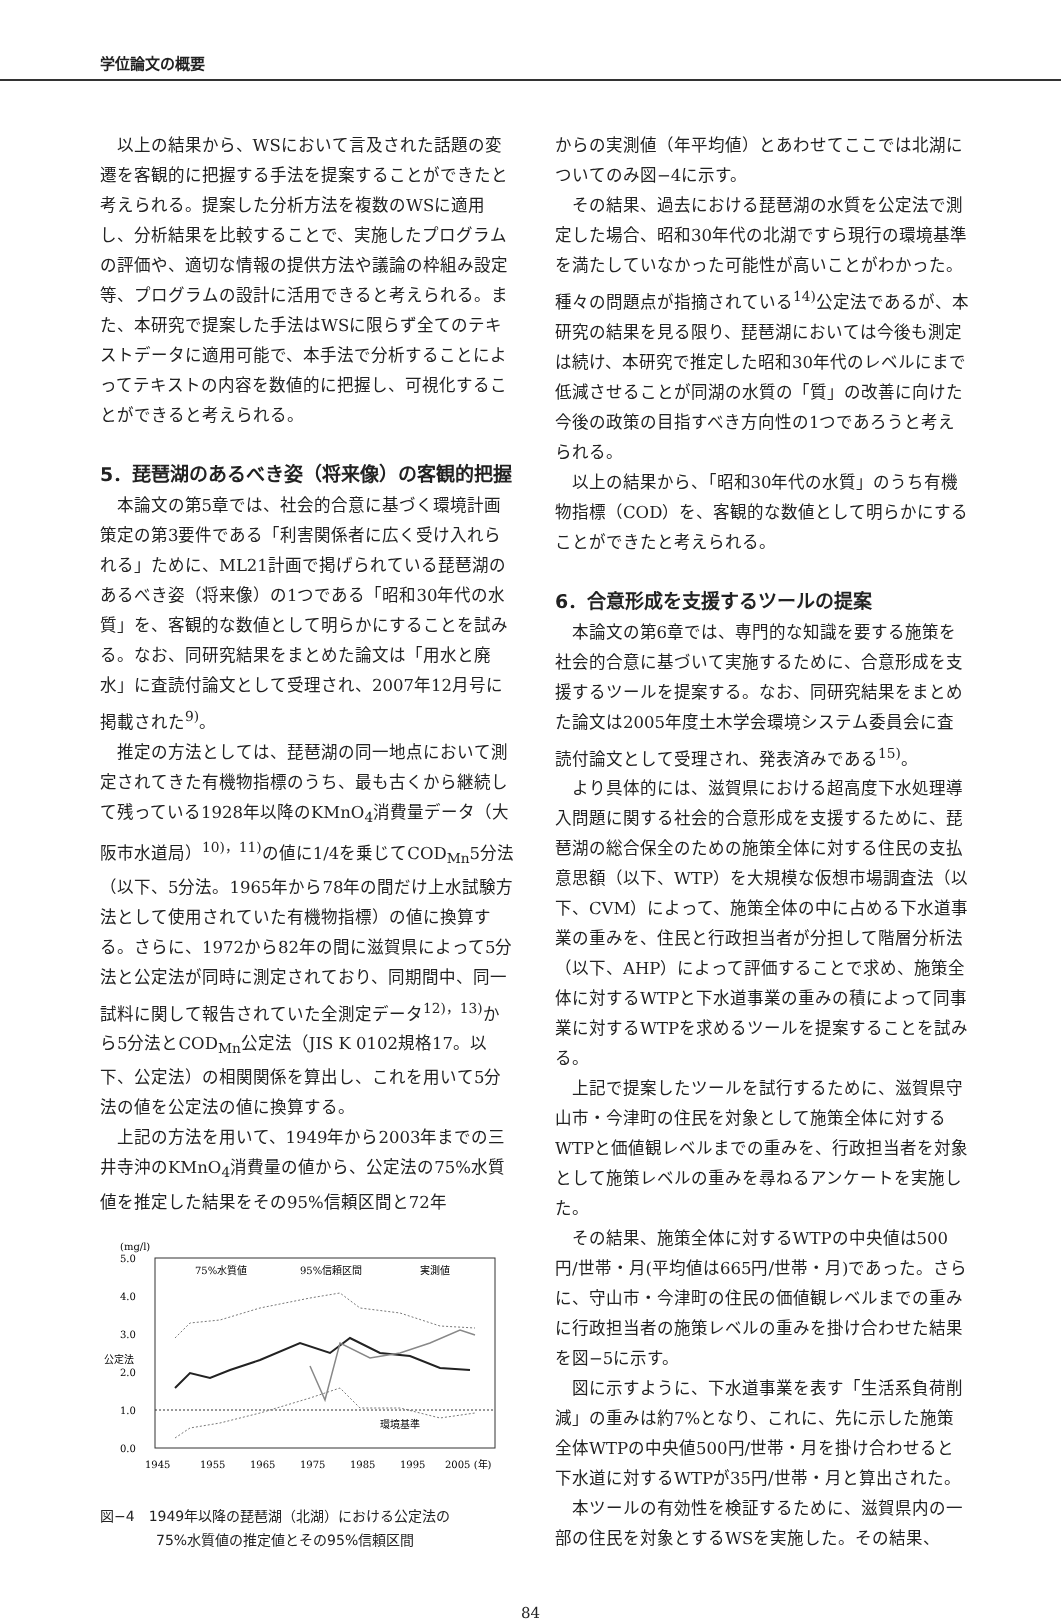学位論文の概要
以上の結果から、WSにおいて言及された話題の変遷を客観的に把握する手法を提案することができたと考えられる。提案した分析方法を複数のWSに適用し、分析結果を比較することで、実施したプログラムの評価や、適切な情報の提供方法や議論の枠組み設定等、プログラムの設計に活用できると考えられる。また、本研究で提案した手法はWSに限らず全てのテキストデータに適用可能で、本手法で分析することによってテキストの内容を数値的に把握し、可視化することができると考えられる。
5．琵琶湖のあるべき姿（将来像）の客観的把握
本論文の第5章では、社会的合意に基づく環境計画策定の第3要件である「利害関係者に広く受け入れられる」ために、ML21計画で掲げられている琵琶湖のあるべき姿（将来像）の1つである「昭和30年代の水質」を、客観的な数値として明らかにすることを試みる。なお、同研究結果をまとめた論文は「用水と廃水」に査読付論文として受理され、2007年12月号に掲載された<sup>9)</sup>。
推定の方法としては、琵琶湖の同一地点において測定されてきた有機物指標のうち、最も古くから継続して残っている1928年以降のKMnO<sub>4</sub>消費量データ（大阪市水道局）<sup>10)，11)</sup>の値に1/4を乗じてCOD<sub>Mn</sub>5分法（以下、5分法。1965年から78年の間だけ上水試験方法として使用されていた有機物指標）の値に換算する。さらに、1972から82年の間に滋賀県によって5分法と公定法が同時に測定されており、同期間中、同一試料に関して報告されていた全測定データ<sup>12)，13)</sup>から5分法とCOD<sub>Mn</sub>公定法（JIS K 0102規格17。以下、公定法）の相関関係を算出し、これを用いて5分法の値を公定法の値に換算する。
上記の方法を用いて、1949年から2003年までの三井寺沖のKMnO<sub>4</sub>消費量の値から、公定法の75%水質値を推定した結果をその95%信頼区間と72年
(mg/l)
5.0
4.0
3.0
2.0
1.0
0.0
公定法
環境基準
75%水質値
95%信頼区間
実測値
1945
1955
1965
1975
1985
1995
2005 (年)
図−4　1949年以降の琵琶湖（北湖）における公定法の
　　　　75%水質値の推定値とその95%信頼区間
からの実測値（年平均値）とあわせてここでは北湖についてのみ図−4に示す。
その結果、過去における琵琶湖の水質を公定法で測定した場合、昭和30年代の北湖ですら現行の環境基準を満たしていなかった可能性が高いことがわかった。種々の問題点が指摘されている<sup>14)</sup>公定法であるが、本研究の結果を見る限り、琵琶湖においては今後も測定は続け、本研究で推定した昭和30年代のレベルにまで低減させることが同湖の水質の「質」の改善に向けた今後の政策の目指すべき方向性の1つであろうと考えられる。
以上の結果から、「昭和30年代の水質」のうち有機物指標（COD）を、客観的な数値として明らかにすることができたと考えられる。
6．合意形成を支援するツールの提案
本論文の第6章では、専門的な知識を要する施策を社会的合意に基づいて実施するために、合意形成を支援するツールを提案する。なお、同研究結果をまとめた論文は2005年度土木学会環境システム委員会に査読付論文として受理され、発表済みである<sup>15)</sup>。
より具体的には、滋賀県における超高度下水処理導入問題に関する社会的合意形成を支援するために、琵琶湖の総合保全のための施策全体に対する住民の支払意思額（以下、WTP）を大規模な仮想市場調査法（以下、CVM）によって、施策全体の中に占める下水道事業の重みを、住民と行政担当者が分担して階層分析法（以下、AHP）によって評価することで求め、施策全体に対するWTPと下水道事業の重みの積によって同事業に対するWTPを求めるツールを提案することを試みる。
上記で提案したツールを試行するために、滋賀県守山市・今津町の住民を対象として施策全体に対するWTPと価値観レベルまでの重みを、行政担当者を対象として施策レベルの重みを尋ねるアンケートを実施した。
その結果、施策全体に対するWTPの中央値は500円/世帯・月(平均値は665円/世帯・月)であった。さらに、守山市・今津町の住民の価値観レベルまでの重みに行政担当者の施策レベルの重みを掛け合わせた結果を図−5に示す。
図に示すように、下水道事業を表す「生活系負荷削減」の重みは約7%となり、これに、先に示した施策全体WTPの中央値500円/世帯・月を掛け合わせると下水道に対するWTPが35円/世帯・月と算出された。
本ツールの有効性を検証するために、滋賀県内の一部の住民を対象とするWSを実施した。その結果、
84